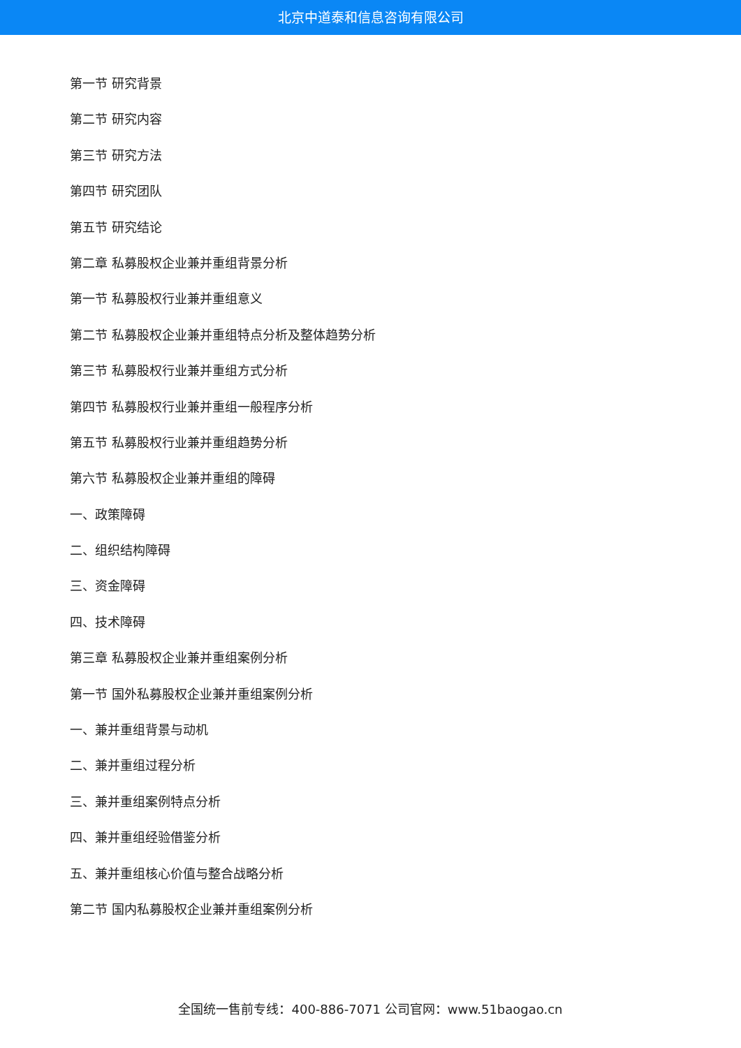北京中道泰和信息咨询有限公司
第一节 研究背景
第二节 研究内容
第三节 研究方法
第四节 研究团队
第五节 研究结论
第二章 私募股权企业兼并重组背景分析
第一节 私募股权行业兼并重组意义
第二节 私募股权企业兼并重组特点分析及整体趋势分析
第三节 私募股权行业兼并重组方式分析
第四节 私募股权行业兼并重组一般程序分析
第五节 私募股权行业兼并重组趋势分析
第六节 私募股权企业兼并重组的障碍
一、政策障碍
二、组织结构障碍
三、资金障碍
四、技术障碍
第三章 私募股权企业兼并重组案例分析
第一节 国外私募股权企业兼并重组案例分析
一、兼并重组背景与动机
二、兼并重组过程分析
三、兼并重组案例特点分析
四、兼并重组经验借鉴分析
五、兼并重组核心价值与整合战略分析
第二节 国内私募股权企业兼并重组案例分析
全国统一售前专线：400-886-7071 公司官网：www.51baogao.cn